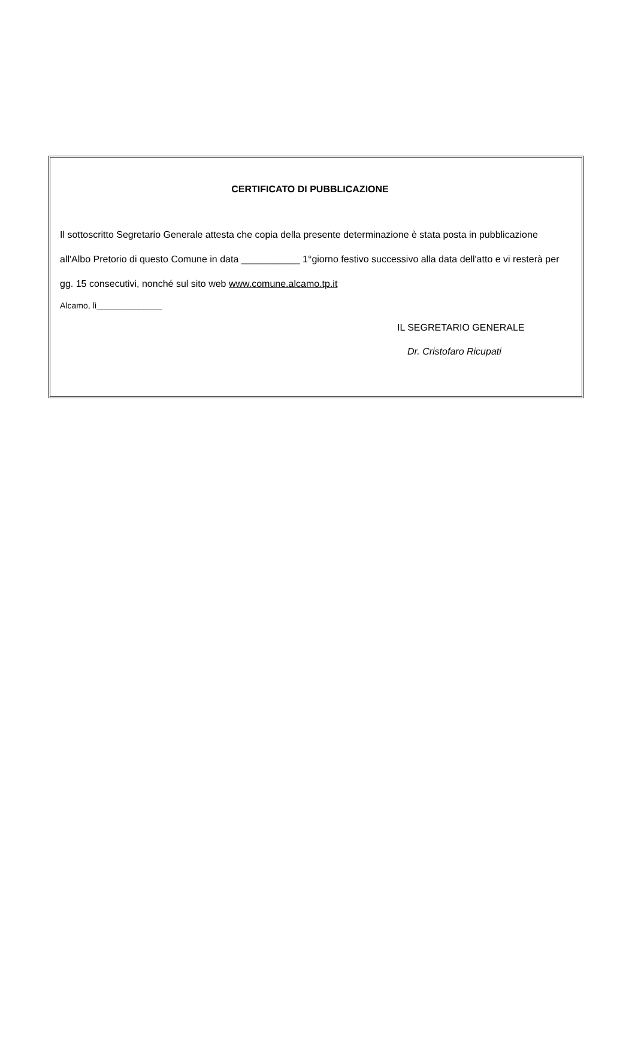CERTIFICATO DI PUBBLICAZIONE
Il sottoscritto Segretario Generale attesta che copia della presente determinazione è stata posta in pubblicazione all'Albo Pretorio di questo Comune in data ___________ 1°giorno festivo successivo alla data dell'atto e vi resterà per gg. 15 consecutivi, nonché sul sito web www.comune.alcamo.tp.it
Alcamo, lì______________
IL SEGRETARIO GENERALE
Dr. Cristofaro Ricupati